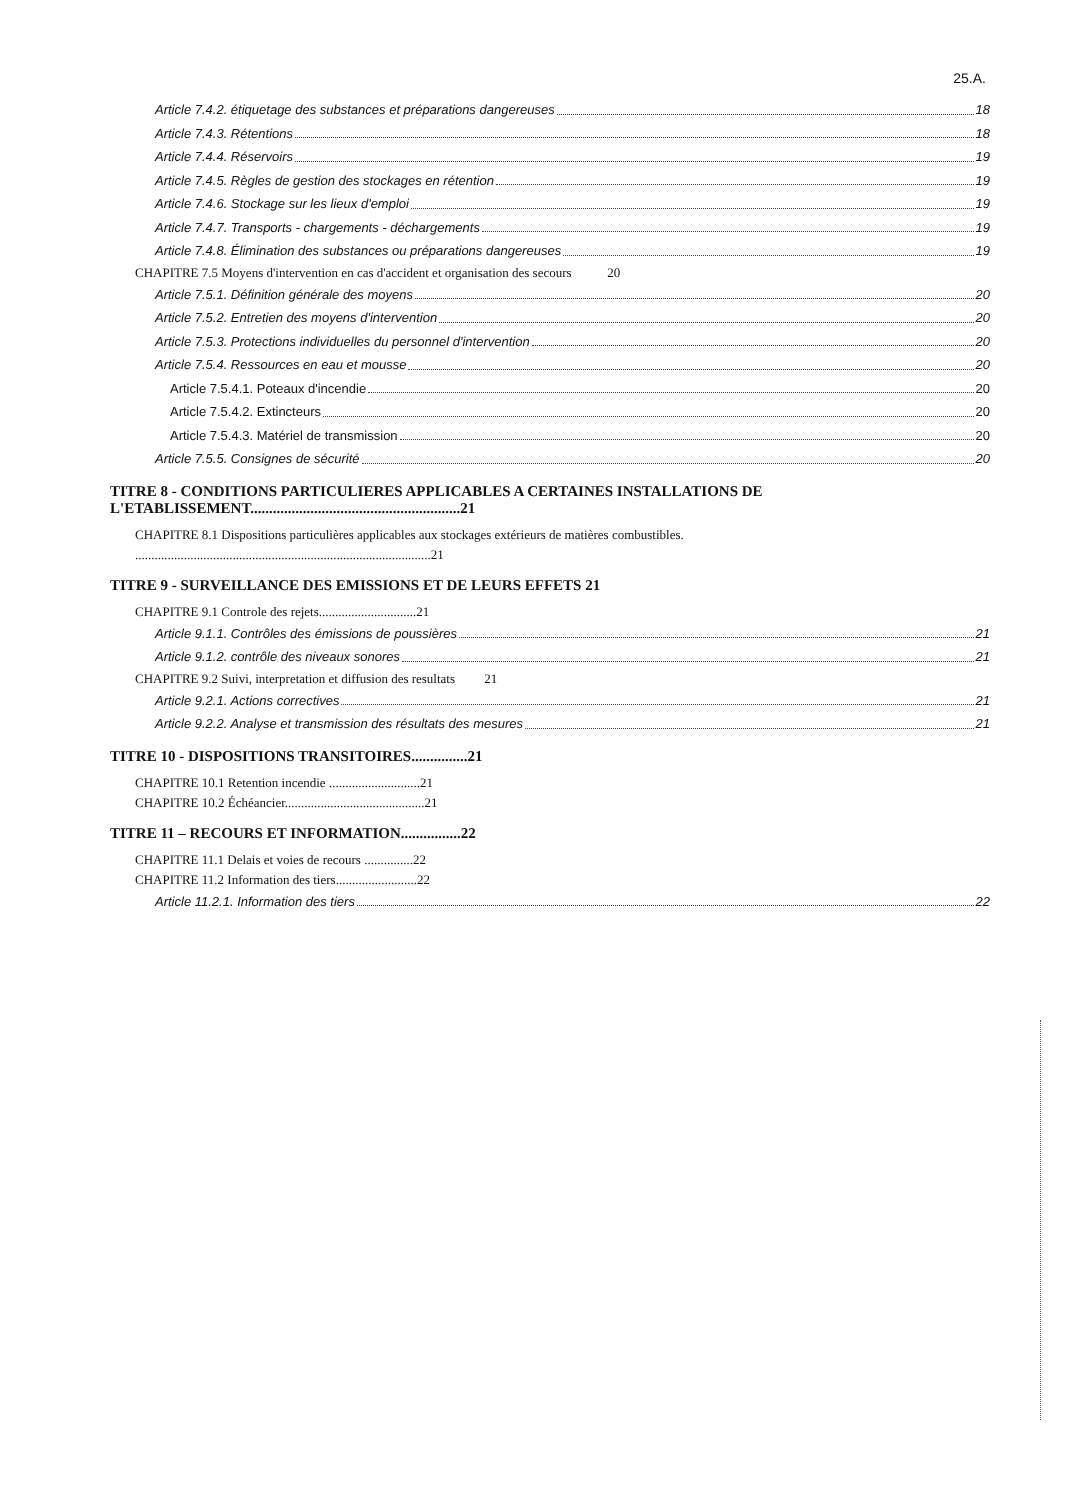25.A.
Article 7.4.2. étiquetage des substances et préparations dangereuses 18
Article 7.4.3. Rétentions 18
Article 7.4.4. Réservoirs 19
Article 7.4.5. Règles de gestion des stockages en rétention 19
Article 7.4.6. Stockage sur les lieux d'emploi 19
Article 7.4.7. Transports - chargements - déchargements 19
Article 7.4.8. Élimination des substances ou préparations dangereuses 19
CHAPITRE 7.5 Moyens d'intervention en cas d'accident et organisation des secours 20
Article 7.5.1. Définition générale des moyens 20
Article 7.5.2. Entretien des moyens d'intervention 20
Article 7.5.3. Protections individuelles du personnel d'intervention 20
Article 7.5.4. Ressources en eau et mousse 20
Article 7.5.4.1. Poteaux d'incendie 20
Article 7.5.4.2. Extincteurs 20
Article 7.5.4.3. Matériel de transmission 20
Article 7.5.5. Consignes de sécurité 20
TITRE 8 - CONDITIONS PARTICULIERES APPLICABLES A CERTAINES INSTALLATIONS DE L'ETABLISSEMENT........................................................21
CHAPITRE 8.1 Dispositions particulières applicables aux stockages extérieurs de matières combustibles. ...........................................................................................21
TITRE 9 - SURVEILLANCE DES EMISSIONS ET DE LEURS EFFETS 21
CHAPITRE 9.1 Controle des rejets..............................21
Article 9.1.1. Contrôles des émissions de poussières 21
Article 9.1.2. contrôle des niveaux sonores 21
CHAPITRE 9.2 Suivi, interpretation et diffusion des resultats 21
Article 9.2.1. Actions correctives 21
Article 9.2.2. Analyse et transmission des résultats des mesures 21
TITRE 10 - DISPOSITIONS TRANSITOIRES...............21
CHAPITRE 10.1 Retention incendie ............................21
CHAPITRE 10.2 Échéancier...........................................21
TITRE 11 – RECOURS ET INFORMATION................22
CHAPITRE 11.1 Delais et voies de recours ...............22
CHAPITRE 11.2 Information des tiers.........................22
Article 11.2.1. Information des tiers 22